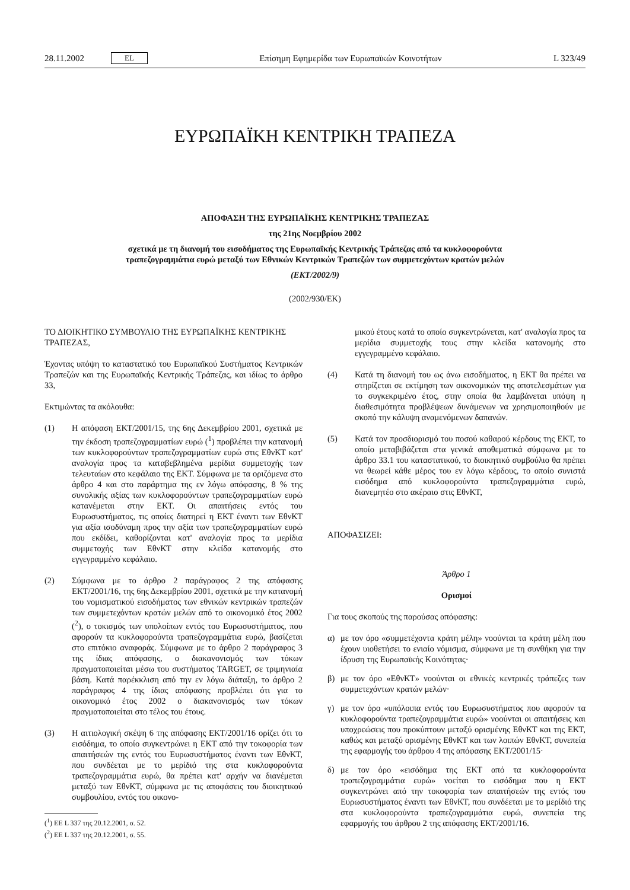28.11.2002 EL Επίσημη Εφημερίδα των Ευρωπαϊκών Κοινοτήτων L 323/49
ΕΥΡΩΠΑΪΚΗ ΚΕΝΤΡΙΚΗ ΤΡΑΠΕΖΑ
ΑΠΟΦΑΣΗ ΤΗΣ ΕΥΡΩΠΑΪΚΗΣ ΚΕΝΤΡΙΚΗΣ ΤΡΑΠΕΖΑΣ
της 21ης Νοεμβρίου 2002
σχετικά με τη διανομή του εισοδήματος της Ευρωπαϊκής Κεντρικής Τράπεζας από τα κυκλοφορούντα
τραπεζογραμμάτια ευρώ μεταξύ των Εθνικών Κεντρικών Τραπεζών των συμμετεχόντων κρατών μελών
(ΕΚΤ/2002/9)
(2002/930/ΕΚ)
ΤΟ ΔΙΟΙΚΗΤΙΚΟ ΣΥΜΒΟΥΛΙΟ ΤΗΣ ΕΥΡΩΠΑΪΚΗΣ ΚΕΝΤΡΙΚΗΣ ΤΡΑΠΕΖΑΣ,
Έχοντας υπόψη το καταστατικό του Ευρωπαϊκού Συστήματος Κεντρικών Τραπεζών και της Ευρωπαϊκής Κεντρικής Τράπεζας, και ιδίως το άρθρο 33,
Εκτιμώντας τα ακόλουθα:
(1) Η απόφαση ΕΚΤ/2001/15, της 6ης Δεκεμβρίου 2001, σχετικά με την έκδοση τραπεζογραμματίων ευρώ (<sup>1</sup>) προβλέπει την κατανομή των κυκλοφορούντων τραπεζογραμματίων ευρώ στις ΕθνΚΤ κατ' αναλογία προς τα καταβεβλημένα μερίδια συμμετοχής των τελευταίων στο κεφάλαιο της ΕΚΤ. Σύμφωνα με τα οριζόμενα στο άρθρο 4 και στο παράρτημα της εν λόγω απόφασης, 8 % της συνολικής αξίας των κυκλοφορούντων τραπεζογραμματίων ευρώ κατανέμεται στην ΕΚΤ. Οι απαιτήσεις εντός του Ευρωσυστήματος, τις οποίες διατηρεί η ΕΚΤ έναντι των ΕθνΚΤ για αξία ισοδύναμη προς την αξία των τραπεζογραμματίων ευρώ που εκδίδει, καθορίζονται κατ' αναλογία προς τα μερίδια συμμετοχής των ΕθνΚΤ στην κλείδα κατανομής στο εγγεγραμμένο κεφάλαιο.
(2) Σύμφωνα με το άρθρο 2 παράγραφος 2 της απόφασης ΕΚΤ/2001/16, της 6ης Δεκεμβρίου 2001, σχετικά με την κατανομή του νομισματικού εισοδήματος των εθνικών κεντρικών τραπεζών των συμμετεχόντων κρατών μελών από το οικονομικό έτος 2002 (<sup>2</sup>), ο τοκισμός των υπολοίπων εντός του Ευρωσυστήματος, που αφορούν τα κυκλοφορούντα τραπεζογραμμάτια ευρώ, βασίζεται στο επιτόκιο αναφοράς. Σύμφωνα με το άρθρο 2 παράγραφος 3 της ίδιας απόφασης, ο διακανονισμός των τόκων πραγματοποιείται μέσω του συστήματος TARGET, σε τριμηνιαία βάση. Κατά παρέκκλιση από την εν λόγω διάταξη, το άρθρο 2 παράγραφος 4 της ίδιας απόφασης προβλέπει ότι για το οικονομικό έτος 2002 ο διακανονισμός των τόκων πραγματοποιείται στο τέλος του έτους.
(3) Η αιτιολογική σκέψη 6 της απόφασης ΕΚΤ/2001/16 ορίζει ότι το εισόδημα, το οποίο συγκεντρώνει η ΕΚΤ από την τοκοφορία των απαιτήσεών της εντός του Ευρωσυστήματος έναντι των ΕθνΚΤ, που συνδέεται με το μερίδιό της στα κυκλοφορούντα τραπεζογραμμάτια ευρώ, θα πρέπει κατ' αρχήν να διανέμεται μεταξύ των ΕθνΚΤ, σύμφωνα με τις αποφάσεις του διοικητικού συμβουλίου, εντός του οικονο-
(<sup>1</sup>) ΕΕ L 337 της 20.12.2001, σ. 52.
(<sup>2</sup>) ΕΕ L 337 της 20.12.2001, σ. 55.
μικού έτους κατά το οποίο συγκεντρώνεται, κατ' αναλογία προς τα μερίδια συμμετοχής τους στην κλείδα κατανομής στο εγγεγραμμένο κεφάλαιο.
(4) Κατά τη διανομή του ως άνω εισοδήματος, η ΕΚΤ θα πρέπει να στηρίζεται σε εκτίμηση των οικονομικών της αποτελεσμάτων για το συγκεκριμένο έτος, στην οποία θα λαμβάνεται υπόψη η διαθεσιμότητα προβλέψεων δυνάμενων να χρησιμοποιηθούν με σκοπό την κάλυψη αναμενόμενων δαπανών.
(5) Κατά τον προσδιορισμό του ποσού καθαρού κέρδους της ΕΚΤ, το οποίο μεταβιβάζεται στα γενικά αποθεματικά σύμφωνα με το άρθρο 33.1 του καταστατικού, το διοικητικό συμβούλιο θα πρέπει να θεωρεί κάθε μέρος του εν λόγω κέρδους, το οποίο συνιστά εισόδημα από κυκλοφορούντα τραπεζογραμμάτια ευρώ, διανεμητέο στο ακέραιο στις ΕθνΚΤ,
ΑΠΟΦΑΣΙΖΕΙ:
Άρθρο 1
Ορισμοί
Για τους σκοπούς της παρούσας απόφασης:
α) με τον όρο «συμμετέχοντα κράτη μέλη» νοούνται τα κράτη μέλη που έχουν υιοθετήσει το ενιαίο νόμισμα, σύμφωνα με τη συνθήκη για την ίδρυση της Ευρωπαϊκής Κοινότητας·
β) με τον όρο «ΕθνΚΤ» νοούνται οι εθνικές κεντρικές τράπεζες των συμμετεχόντων κρατών μελών·
γ) με τον όρο «υπόλοιπα εντός του Ευρωσυστήματος που αφορούν τα κυκλοφορούντα τραπεζογραμμάτια ευρώ» νοούνται οι απαιτήσεις και υποχρεώσεις που προκύπτουν μεταξύ ορισμένης ΕθνΚΤ και της ΕΚΤ, καθώς και μεταξύ ορισμένης ΕθνΚΤ και των λοιπών ΕθνΚΤ, συνεπεία της εφαρμογής του άρθρου 4 της απόφασης ΕΚΤ/2001/15·
δ) με τον όρο «εισόδημα της ΕΚΤ από τα κυκλοφορούντα τραπεζογραμμάτια ευρώ» νοείται το εισόδημα που η ΕΚΤ συγκεντρώνει από την τοκοφορία των απαιτήσεών της εντός του Ευρωσυστήματος έναντι των ΕθνΚΤ, που συνδέεται με το μερίδιό της στα κυκλοφορούντα τραπεζογραμμάτια ευρώ, συνεπεία της εφαρμογής του άρθρου 2 της απόφασης ΕΚΤ/2001/16.